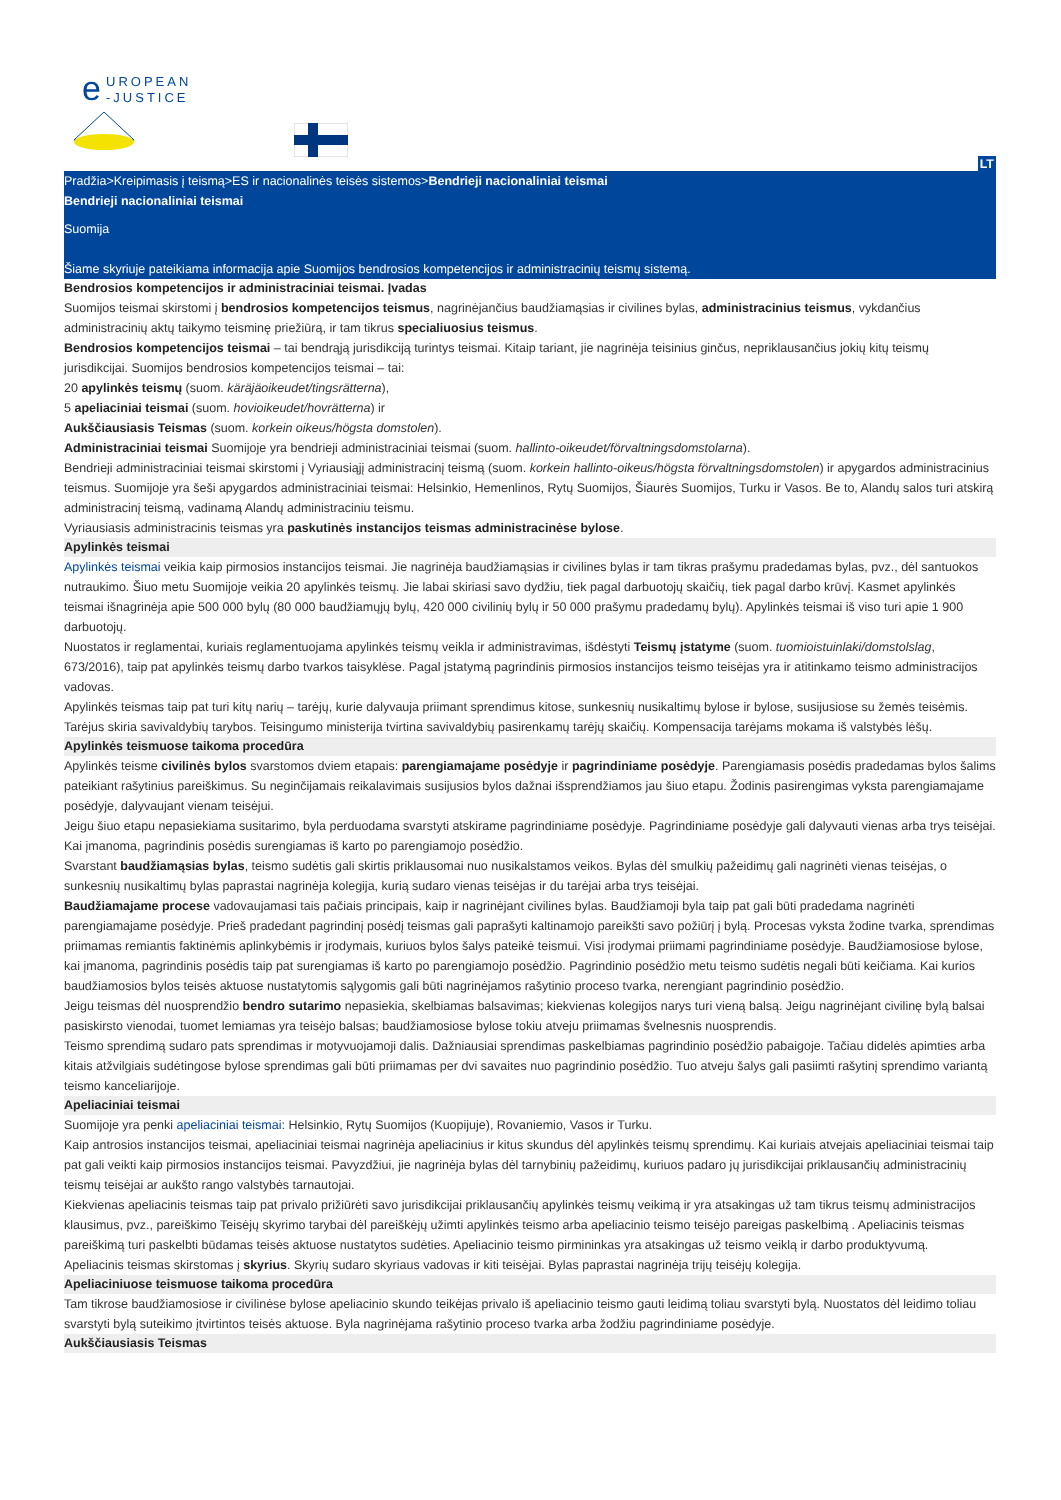e
UROPEAN
-JUSTICE
LT
Pradžia>Kreipimasis į teismą>ES ir nacionalinės teisės sistemos>Bendrieji nacionaliniai teismai
Bendrieji nacionaliniai teismai
Suomija
Šiame skyriuje pateikiama informacija apie Suomijos bendrosios kompetencijos ir administracinių teismų sistemą.
Bendrosios kompetencijos ir administraciniai teismai. Įvadas
Suomijos teismai skirstomi į bendrosios kompetencijos teismus, nagrinėjančius baudžiamąsias ir civilines bylas, administracinius teismus, vykdančius administracinių aktų taikymo teisminę priežiūrą, ir tam tikrus specialiuosius teismus.
Bendrosios kompetencijos teismai – tai bendrąją jurisdikciją turintys teismai. Kitaip tariant, jie nagrinėja teisinius ginčus, nepriklausančius jokių kitų teismų jurisdikcijai. Suomijos bendrosios kompetencijos teismai – tai:
20 apylinkės teismų (suom. käräjäoikeudet/tingsrätterna),
5 apeliaciniai teismai (suom. hovioikeudet/hovrätterna) ir
Aukščiausiasis Teismas (suom. korkein oikeus/högsta domstolen).
Administraciniai teismai Suomijoje yra bendrieji administraciniai teismai (suom. hallinto-oikeudet/förvaltningsdomstolarna).
Bendrieji administraciniai teismai skirstomi į Vyriausiąjį administracinį teismą (suom. korkein hallinto-oikeus/högsta förvaltningsdomstolen) ir apygardos administracinius teismus. Suomijoje yra šeši apygardos administraciniai teismai: Helsinkio, Hemenlinos, Rytų Suomijos, Šiaurės Suomijos, Turku ir Vasos. Be to, Alandų salos turi atskirą administracinį teismą, vadinamą Alandų administraciniu teismu.
Vyriausiasis administracinis teismas yra paskutinės instancijos teismas administracinėse bylose.
Apylinkės teismai
Apylinkės teismai veikia kaip pirmosios instancijos teismai. Jie nagrinėja baudžiamąsias ir civilines bylas ir tam tikras prašymu pradedamas bylas, pvz., dėl santuokos nutraukimo. Šiuo metu Suomijoje veikia 20 apylinkės teismų. Jie labai skiriasi savo dydžiu, tiek pagal darbuotojų skaičių, tiek pagal darbo krūvį. Kasmet apylinkės teismai išnagrinėja apie 500 000 bylų (80 000 baudžiamųjų bylų, 420 000 civilinių bylų ir 50 000 prašymu pradedamų bylų). Apylinkės teismai iš viso turi apie 1 900 darbuotojų.
Nuostatos ir reglamentai, kuriais reglamentuojama apylinkės teismų veikla ir administravimas, išdėstyti Teismų įstatyme (suom. tuomioistuinlaki/domstolslag, 673/2016), taip pat apylinkės teismų darbo tvarkos taisyklėse. Pagal įstatymą pagrindinis pirmosios instancijos teismo teisėjas yra ir atitinkamo teismo administracijos vadovas.
Apylinkės teismas taip pat turi kitų narių – tarėjų, kurie dalyvauja priimant sprendimus kitose, sunkesnių nusikaltimų bylose ir bylose, susijusiose su žemės teisėmis. Tarėjus skiria savivaldybių tarybos. Teisingumo ministerija tvirtina savivaldybių pasirenkamų tarėjų skaičių. Kompensacija tarėjams mokama iš valstybės lėšų.
Apylinkės teismuose taikoma procedūra
Apylinkės teisme civilinės bylos svarstomos dviem etapais: parengiamajame posėdyje ir pagrindiniame posėdyje. Parengiamasis posėdis pradedamas bylos šalims pateikiant rašytinius pareiškimus. Su neginčijamais reikalavimais susijusios bylos dažnai išsprendžiamos jau šiuo etapu. Žodinis pasirengimas vyksta parengiamajame posėdyje, dalyvaujant vienam teisėjui.
Jeigu šiuo etapu nepasiekiama susitarimo, byla perduodama svarstyti atskirame pagrindiniame posėdyje. Pagrindiniame posėdyje gali dalyvauti vienas arba trys teisėjai. Kai įmanoma, pagrindinis posėdis surengiamas iš karto po parengiamojo posėdžio.
Svarstant baudžiamąsias bylas, teismo sudėtis gali skirtis priklausomai nuo nusikalstamos veikos. Bylas dėl smulkių pažeidimų gali nagrinėti vienas teisėjas, o sunkesnių nusikaltimų bylas paprastai nagrinėja kolegija, kurią sudaro vienas teisėjas ir du tarėjai arba trys teisėjai.
Baudžiamajame procese vadovaujamasi tais pačiais principais, kaip ir nagrinėjant civilines bylas. Baudžiamoji byla taip pat gali būti pradedama nagrinėti parengiamajame posėdyje. Prieš pradedant pagrindinį posėdį teismas gali paprašyti kaltinamojo pareikšti savo požiūrį į bylą. Procesas vyksta žodine tvarka, sprendimas priimamas remiantis faktinėmis aplinkybėmis ir įrodymais, kuriuos bylos šalys pateikė teismui. Visi įrodymai priimami pagrindiniame posėdyje. Baudžiamosiose bylose, kai įmanoma, pagrindinis posėdis taip pat surengiamas iš karto po parengiamojo posėdžio. Pagrindinio posėdžio metu teismo sudėtis negali būti keičiama. Kai kurios baudžiamosios bylos teisės aktuose nustatytomis sąlygomis gali būti nagrinėjamos rašytinio proceso tvarka, nerengiant pagrindinio posėdžio.
Jeigu teismas dėl nuosprendžio bendro sutarimo nepasiekia, skelbiamas balsavimas; kiekvienas kolegijos narys turi vieną balsą. Jeigu nagrinėjant civilinę bylą balsai pasiskirsto vienodai, tuomet lemiamas yra teisėjo balsas; baudžiamosiose bylose tokiu atveju priimamas švelnesnis nuosprendis.
Teismo sprendimą sudaro pats sprendimas ir motyvuojamoji dalis. Dažniausiai sprendimas paskelbiamas pagrindinio posėdžio pabaigoje. Tačiau didelės apimties arba kitais atžvilgiais sudėtingose bylose sprendimas gali būti priimamas per dvi savaites nuo pagrindinio posėdžio. Tuo atveju šalys gali pasiimti rašytinį sprendimo variantą teismo kanceliarijoje.
Apeliaciniai teismai
Suomijoje yra penki apeliaciniai teismai: Helsinkio, Rytų Suomijos (Kuopijuje), Rovaniemio, Vasos ir Turku.
Kaip antrosios instancijos teismai, apeliaciniai teismai nagrinėja apeliacinius ir kitus skundus dėl apylinkės teismų sprendimų. Kai kuriais atvejais apeliaciniai teismai taip pat gali veikti kaip pirmosios instancijos teismai. Pavyzdžiui, jie nagrinėja bylas dėl tarnybinių pažeidimų, kuriuos padaro jų jurisdikcijai priklausančių administracinių teismų teisėjai ar aukšto rango valstybės tarnautojai.
Kiekvienas apeliacinis teismas taip pat privalo prižiūrėti savo jurisdikcijai priklausančių apylinkės teismų veikimą ir yra atsakingas už tam tikrus teismų administracijos klausimus, pvz., pareiškimo Teisėjų skyrimo tarybai dėl pareiškėjų užimti apylinkės teismo arba apeliacinio teismo teisėjo pareigas paskelbimą . Apeliacinis teismas pareiškimą turi paskelbti būdamas teisės aktuose nustatytos sudėties. Apeliacinio teismo pirmininkas yra atsakingas už teismo veiklą ir darbo produktyvumą.
Apeliacinis teismas skirstomas į skyrius. Skyrių sudaro skyriaus vadovas ir kiti teisėjai. Bylas paprastai nagrinėja trijų teisėjų kolegija.
Apeliaciniuose teismuose taikoma procedūra
Tam tikrose baudžiamosiose ir civilinėse bylose apeliacinio skundo teikėjas privalo iš apeliacinio teismo gauti leidimą toliau svarstyti bylą. Nuostatos dėl leidimo toliau svarstyti bylą suteikimo įtvirtintos teisės aktuose. Byla nagrinėjama rašytinio proceso tvarka arba žodžiu pagrindiniame posėdyje.
Aukščiausiasis Teismas